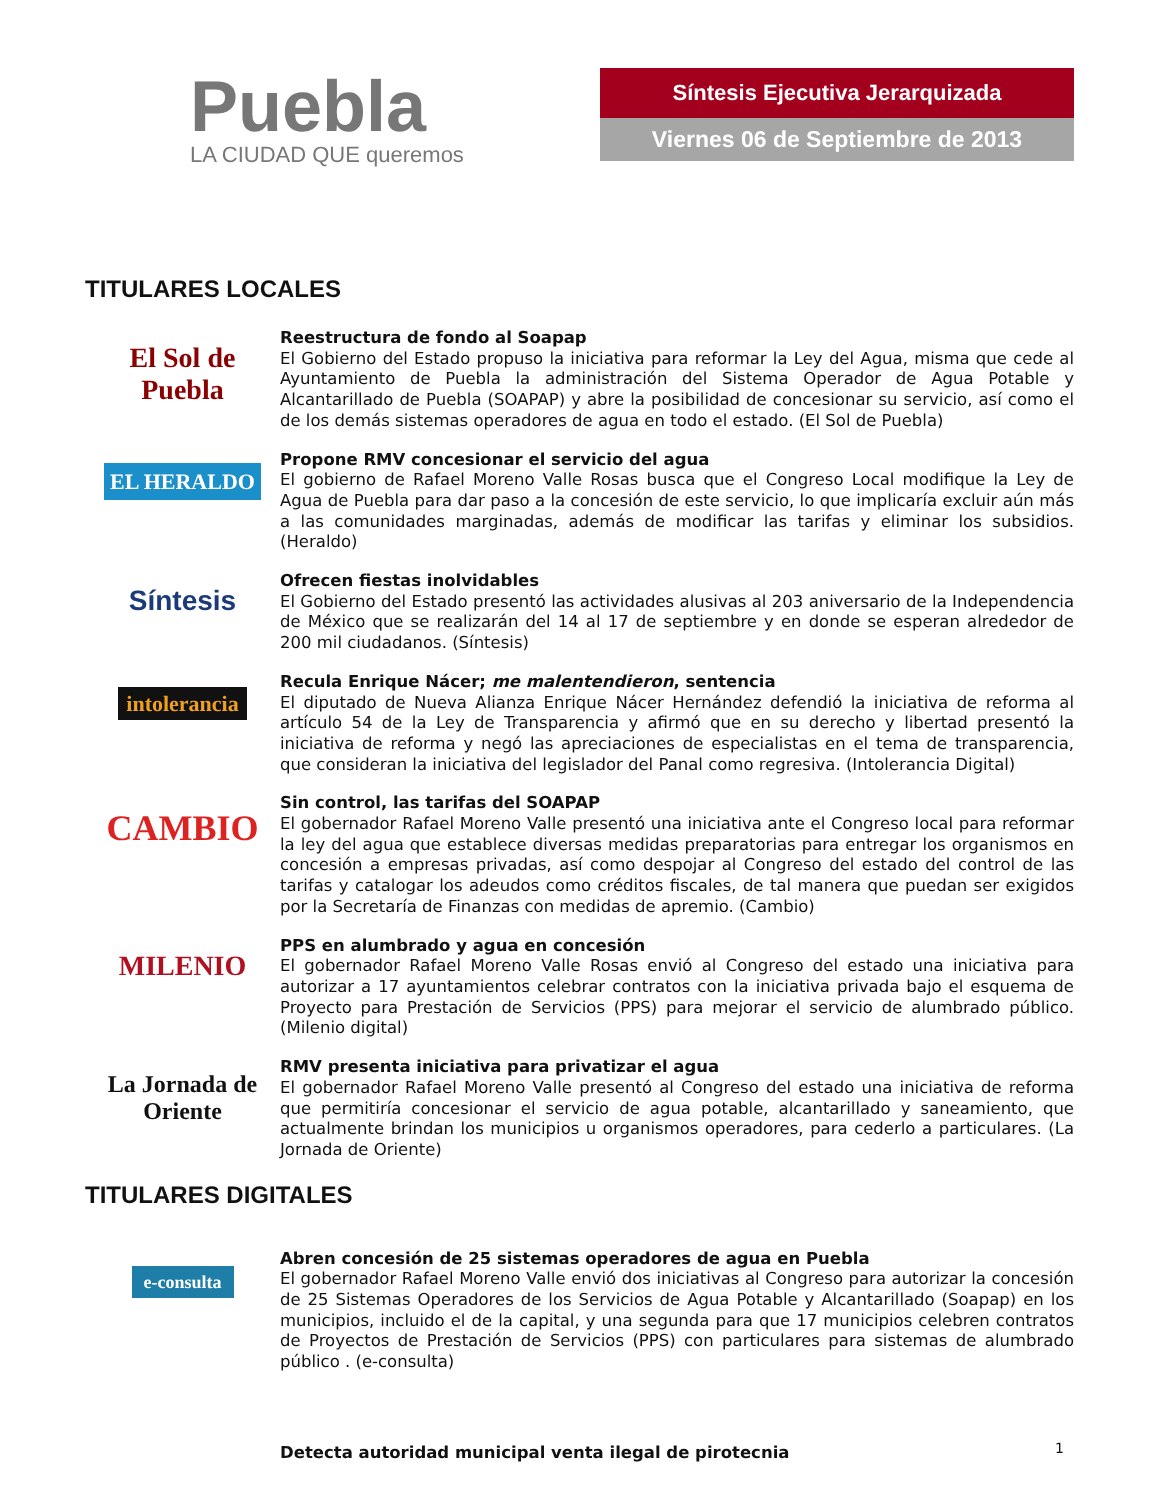Puebla
LA CIUDAD QUE queremos
Síntesis Ejecutiva Jerarquizada
Viernes 06 de Septiembre de 2013
TITULARES LOCALES
El Sol de Puebla
Reestructura de fondo al Soapap
El Gobierno del Estado propuso la iniciativa para reformar la Ley del Agua, misma que cede al Ayuntamiento de Puebla la administración del Sistema Operador de Agua Potable y Alcantarillado de Puebla (SOAPAP) y abre la posibilidad de concesionar su servicio, así como el de los demás sistemas operadores de agua en todo el estado. (El Sol de Puebla)
EL HERALDO
Propone RMV concesionar el servicio del agua
El gobierno de Rafael Moreno Valle Rosas busca que el Congreso Local modifique la Ley de Agua de Puebla para dar paso a la concesión de este servicio, lo que implicaría excluir aún más a las comunidades marginadas, además de modificar las tarifas y eliminar los subsidios. (Heraldo)
Síntesis
Ofrecen fiestas inolvidables
El Gobierno del Estado presentó las actividades alusivas al 203 aniversario de la Independencia de México que se realizarán del 14 al 17 de septiembre y en donde se esperan alrededor de 200 mil ciudadanos. (Síntesis)
intolerancia
Recula Enrique Nácer; me malentendieron, sentencia
El diputado de Nueva Alianza Enrique Nácer Hernández defendió la iniciativa de reforma al artículo 54 de la Ley de Transparencia y afirmó que en su derecho y libertad presentó la iniciativa de reforma y negó las apreciaciones de especialistas en el tema de transparencia, que consideran la iniciativa del legislador del Panal como regresiva. (Intolerancia Digital)
CAMBIO
Sin control, las tarifas del SOAPAP
El gobernador Rafael Moreno Valle presentó una iniciativa ante el Congreso local para reformar la ley del agua que establece diversas medidas preparatorias para entregar los organismos en concesión a empresas privadas, así como despojar al Congreso del estado del control de las tarifas y catalogar los adeudos como créditos fiscales, de tal manera que puedan ser exigidos por la Secretaría de Finanzas con medidas de apremio. (Cambio)
MILENIO
PPS en alumbrado y agua en concesión
El gobernador Rafael Moreno Valle Rosas envió al Congreso del estado una iniciativa para autorizar a 17 ayuntamientos celebrar contratos con la iniciativa privada bajo el esquema de Proyecto para Prestación de Servicios (PPS) para mejorar el servicio de alumbrado público. (Milenio digital)
La Jornada de Oriente
RMV presenta iniciativa para privatizar el agua
El gobernador Rafael Moreno Valle presentó al Congreso del estado una iniciativa de reforma que permitiría concesionar el servicio de agua potable, alcantarillado y saneamiento, que actualmente brindan los municipios u organismos operadores, para cederlo a particulares. (La Jornada de Oriente)
TITULARES DIGITALES
e-consulta
Abren concesión de 25 sistemas operadores de agua en Puebla
El gobernador Rafael Moreno Valle envió dos iniciativas al Congreso para autorizar la concesión de 25 Sistemas Operadores de los Servicios de Agua Potable y Alcantarillado (Soapap) en los municipios, incluido el de la capital, y una segunda para que 17 municipios celebren contratos de Proyectos de Prestación de Servicios (PPS) con particulares para sistemas de alumbrado público . (e-consulta)
Detecta autoridad municipal venta ilegal de pirotecnia
1